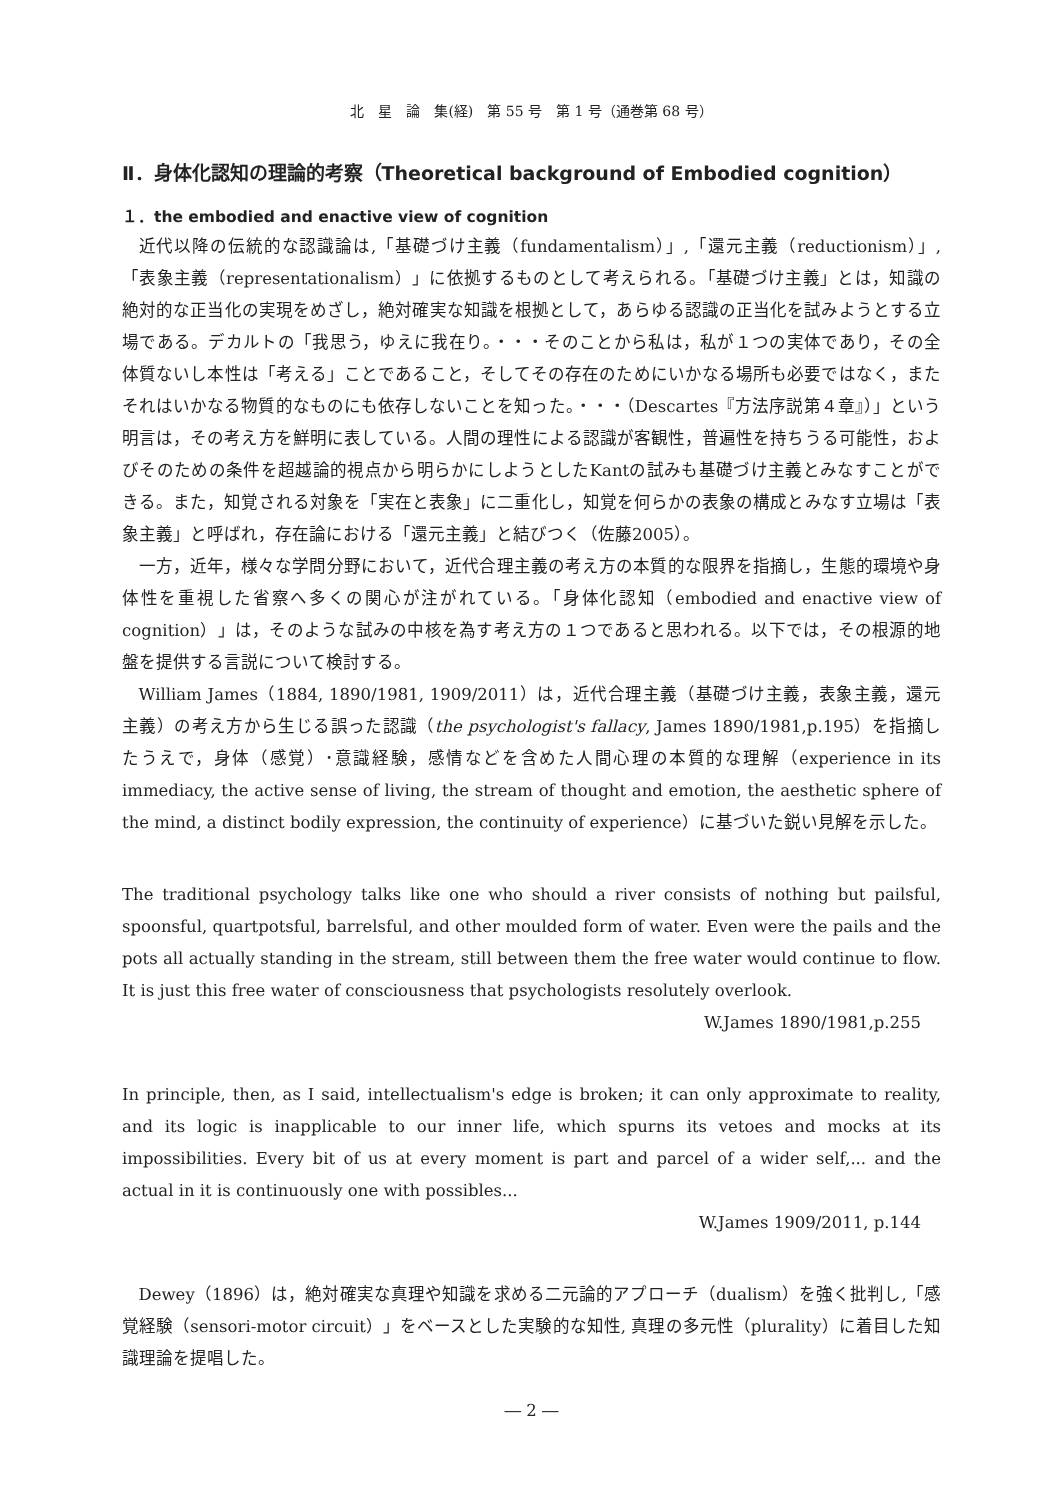北　星　論　集(経)　第 55 号　第 1 号（通巻第 68 号）
Ⅱ．身体化認知の理論的考察（Theoretical background of Embodied cognition）
１．the embodied and enactive view of cognition
近代以降の伝統的な認識論は,「基礎づけ主義（fundamentalism）」,「還元主義（reductionism）」,「表象主義（representationalism）」に依拠するものとして考えられる。「基礎づけ主義」とは，知識の絶対的な正当化の実現をめざし，絶対確実な知識を根拠として，あらゆる認識の正当化を試みようとする立場である。デカルトの「我思う，ゆえに我在り。・・・そのことから私は，私が１つの実体であり，その全体質ないし本性は「考える」ことであること，そしてその存在のためにいかなる場所も必要ではなく，またそれはいかなる物質的なものにも依存しないことを知った。・・・（Descartes『方法序説第４章』）」という明言は，その考え方を鮮明に表している。人間の理性による認識が客観性，普遍性を持ちうる可能性，およびそのための条件を超越論的視点から明らかにしようとしたKantの試みも基礎づけ主義とみなすことができる。また，知覚される対象を「実在と表象」に二重化し，知覚を何らかの表象の構成とみなす立場は「表象主義」と呼ばれ，存在論における「還元主義」と結びつく（佐藤2005）。
一方，近年，様々な学問分野において，近代合理主義の考え方の本質的な限界を指摘し，生態的環境や身体性を重視した省察へ多くの関心が注がれている。「身体化認知（embodied and enactive view of cognition）」は，そのような試みの中核を為す考え方の１つであると思われる。以下では，その根源的地盤を提供する言説について検討する。
William James（1884, 1890/1981, 1909/2011）は，近代合理主義（基礎づけ主義，表象主義，還元主義）の考え方から生じる誤った認識（the psychologist's fallacy, James 1890/1981,p.195）を指摘したうえで，身体（感覚）･意識経験，感情などを含めた人間心理の本質的な理解（experience in its immediacy, the active sense of living, the stream of thought and emotion, the aesthetic sphere of the mind, a distinct bodily expression, the continuity of experience）に基づいた鋭い見解を示した。
The traditional psychology talks like one who should a river consists of nothing but pailsful, spoonsful, quartpotsful, barrelsful, and other moulded form of water. Even were the pails and the pots all actually standing in the stream, still between them the free water would continue to flow. It is just this free water of consciousness that psychologists resolutely overlook.
W.James 1890/1981,p.255
In principle, then, as I said, intellectualism's edge is broken; it can only approximate to reality, and its logic is inapplicable to our inner life, which spurns its vetoes and mocks at its impossibilities. Every bit of us at every moment is part and parcel of a wider self,... and the actual in it is continuously one with possibles...
W.James 1909/2011, p.144
Dewey（1896）は，絶対確実な真理や知識を求める二元論的アプローチ（dualism）を強く批判し,「感覚経験（sensori-motor circuit）」をベースとした実験的な知性, 真理の多元性（plurality）に着目した知識理論を提唱した。
― 2 ―